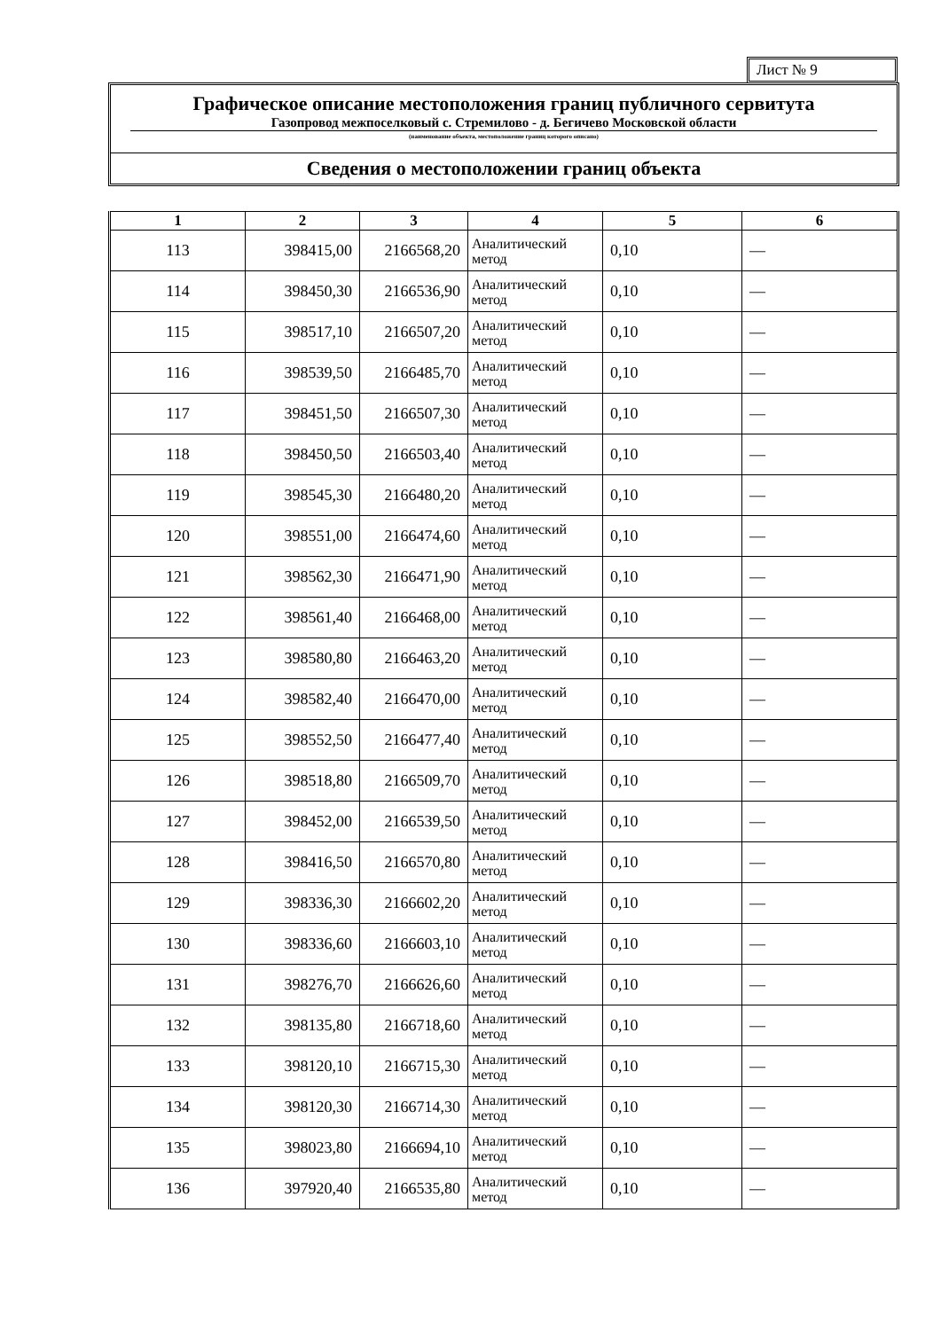Лист № 9
Графическое описание местоположения границ публичного сервитута
Газопровод межпоселковый с. Стремилово - д. Бегичево Московской области
(наименование объекта, местоположение границ которого описано)
Сведения о местоположении границ объекта
| 1 | 2 | 3 | 4 | 5 | 6 |
| --- | --- | --- | --- | --- | --- |
| 113 | 398415,00 | 2166568,20 | Аналитический метод | 0,10 | — |
| 114 | 398450,30 | 2166536,90 | Аналитический метод | 0,10 | — |
| 115 | 398517,10 | 2166507,20 | Аналитический метод | 0,10 | — |
| 116 | 398539,50 | 2166485,70 | Аналитический метод | 0,10 | — |
| 117 | 398451,50 | 2166507,30 | Аналитический метод | 0,10 | — |
| 118 | 398450,50 | 2166503,40 | Аналитический метод | 0,10 | — |
| 119 | 398545,30 | 2166480,20 | Аналитический метод | 0,10 | — |
| 120 | 398551,00 | 2166474,60 | Аналитический метод | 0,10 | — |
| 121 | 398562,30 | 2166471,90 | Аналитический метод | 0,10 | — |
| 122 | 398561,40 | 2166468,00 | Аналитический метод | 0,10 | — |
| 123 | 398580,80 | 2166463,20 | Аналитический метод | 0,10 | — |
| 124 | 398582,40 | 2166470,00 | Аналитический метод | 0,10 | — |
| 125 | 398552,50 | 2166477,40 | Аналитический метод | 0,10 | — |
| 126 | 398518,80 | 2166509,70 | Аналитический метод | 0,10 | — |
| 127 | 398452,00 | 2166539,50 | Аналитический метод | 0,10 | — |
| 128 | 398416,50 | 2166570,80 | Аналитический метод | 0,10 | — |
| 129 | 398336,30 | 2166602,20 | Аналитический метод | 0,10 | — |
| 130 | 398336,60 | 2166603,10 | Аналитический метод | 0,10 | — |
| 131 | 398276,70 | 2166626,60 | Аналитический метод | 0,10 | — |
| 132 | 398135,80 | 2166718,60 | Аналитический метод | 0,10 | — |
| 133 | 398120,10 | 2166715,30 | Аналитический метод | 0,10 | — |
| 134 | 398120,30 | 2166714,30 | Аналитический метод | 0,10 | — |
| 135 | 398023,80 | 2166694,10 | Аналитический метод | 0,10 | — |
| 136 | 397920,40 | 2166535,80 | Аналитический метод | 0,10 | — |